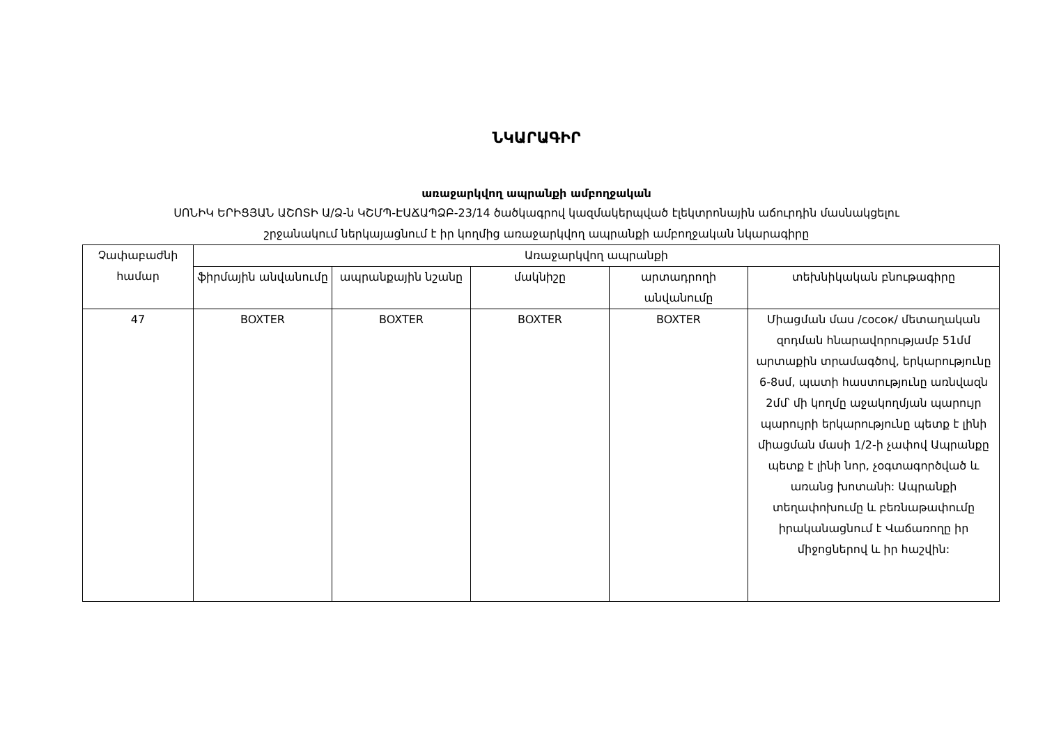ՆԿԱՐԱԳԻՐ
առաջարկվող ապրանքի ամբողջական
ՍՈՆԻԿ ԵՐԻՑՅԱՆ ԱՇՈՏԻ Ա/Ձ-ն ԿՇՄՊ-ԷԱՃԱՊՁԲ-23/14 ծածկագրով կազմակերպված էլեկտրոնային աճուրդին մասնակցելու
շրջանակում ներկայացնում է իր կողմից առաջարկվող ապրանքի ամբողջական նկարագիրը
| Չափաբաժնի համար | Առաջարկվող ապրանքի | | | | |
| --- | --- | --- | --- | --- | --- |
| | ֆիրմային անվանումը | ապրանքային նշանը | մակնիշը | արտադրողի անվանումը | տեխնիկական բնութագիրը |
| 47 | BOXTER | BOXTER | BOXTER | BOXTER | Միացման մաս /сосок/ մետաղական զոդման հնարավորությամբ 51մմ արտաքին տրամագծով, երկարությունը 6-8սմ, պատի հաստությունը առնվազն 2մմ՝ մի կողմը աջակողմյան պարույր պարույրի երկարությունը պետք է լինի միացման մասի 1/2-ի չափով Ապրանքը պետք է լինի նոր, չօգտագործված և առանց խոտանի: Ապրանքի տեղափոխումը և բեռնաթափումը իրականացնում է Վաճառողը իր միջոցներով և իր հաշվին: |